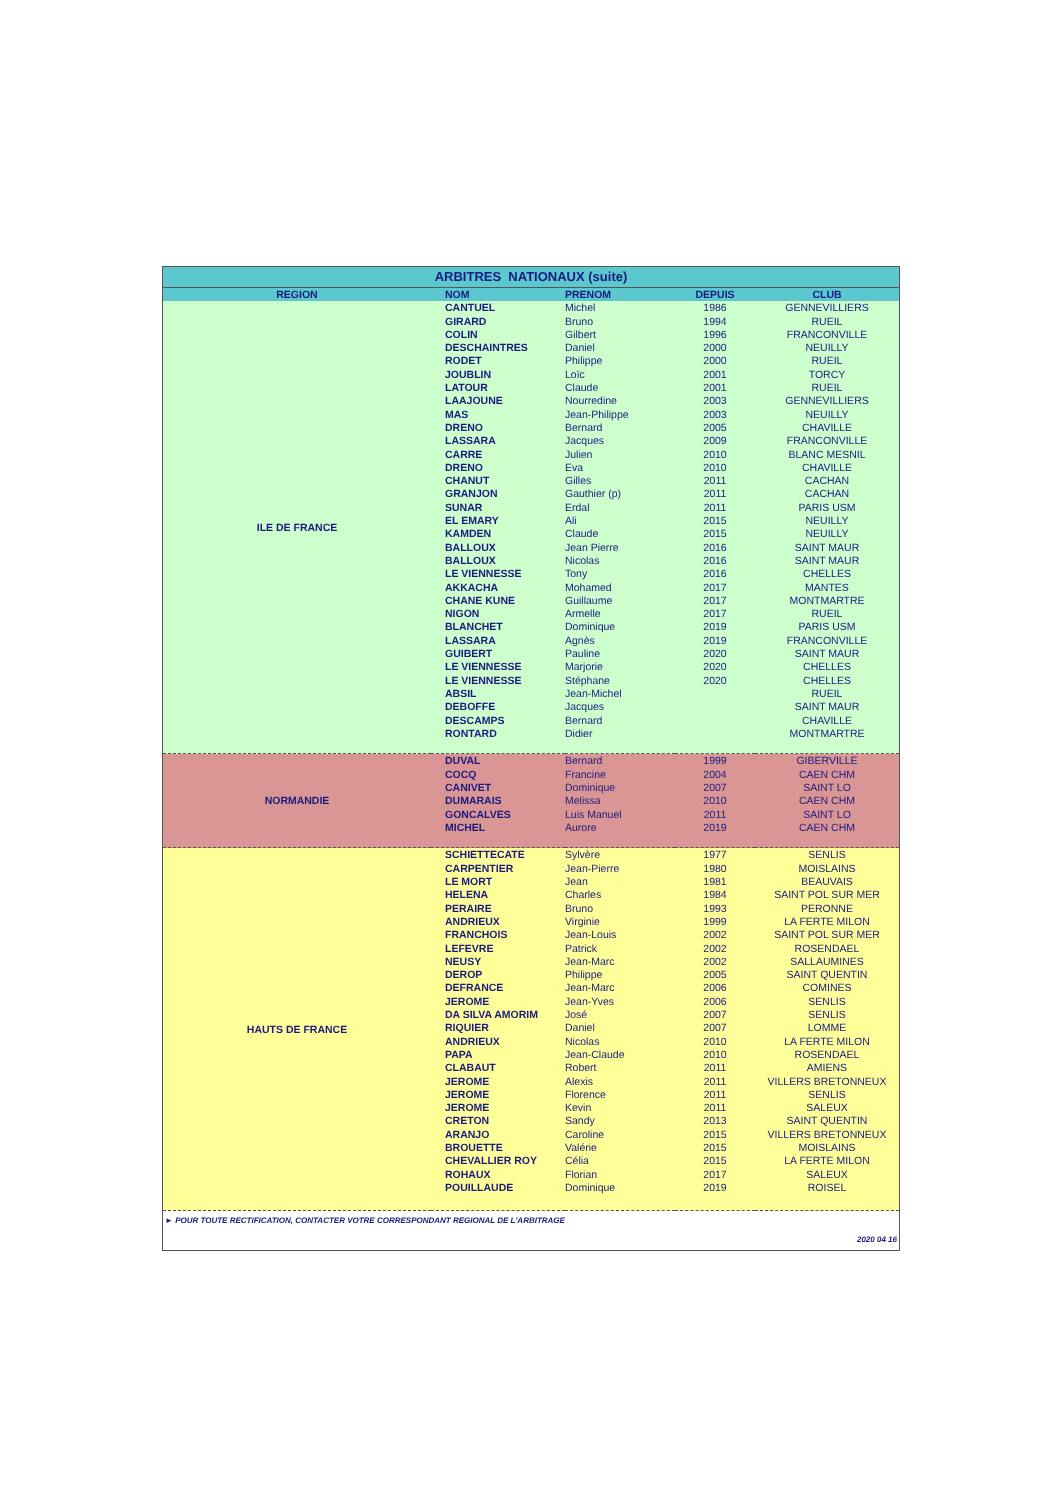| ARBITRES NATIONAUX (suite) | | | | |
| REGION | NOM | PRENOM | DEPUIS | CLUB |
| ILE DE FRANCE | CANTUEL | Michel | 1986 | GENNEVILLIERS |
| | GIRARD | Bruno | 1994 | RUEIL |
| | COLIN | Gilbert | 1996 | FRANCONVILLE |
| | DESCHAINTRES | Daniel | 2000 | NEUILLY |
| | RODET | Philippe | 2000 | RUEIL |
| | JOUBLIN | Loïc | 2001 | TORCY |
| | LATOUR | Claude | 2001 | RUEIL |
| | LAAJOUNE | Nourredine | 2003 | GENNEVILLIERS |
| | MAS | Jean-Philippe | 2003 | NEUILLY |
| | DRENO | Bernard | 2005 | CHAVILLE |
| | LASSARA | Jacques | 2009 | FRANCONVILLE |
| | CARRE | Julien | 2010 | BLANC MESNIL |
| | DRENO | Eva | 2010 | CHAVILLE |
| | CHANUT | Gilles | 2011 | CACHAN |
| | GRANJON | Gauthier (p) | 2011 | CACHAN |
| | SUNAR | Erdal | 2011 | PARIS USM |
| | EL EMARY | Ali | 2015 | NEUILLY |
| | KAMDEN | Claude | 2015 | NEUILLY |
| | BALLOUX | Jean Pierre | 2016 | SAINT MAUR |
| | BALLOUX | Nicolas | 2016 | SAINT MAUR |
| | LE VIENNESSE | Tony | 2016 | CHELLES |
| | AKKACHA | Mohamed | 2017 | MANTES |
| | CHANE KUNE | Guillaume | 2017 | MONTMARTRE |
| | NIGON | Armelle | 2017 | RUEIL |
| | BLANCHET | Dominique | 2019 | PARIS USM |
| | LASSARA | Agnès | 2019 | FRANCONVILLE |
| | GUIBERT | Pauline | 2020 | SAINT MAUR |
| | LE VIENNESSE | Marjorie | 2020 | CHELLES |
| | LE VIENNESSE | Stéphane | 2020 | CHELLES |
| | ABSIL | Jean-Michel | | RUEIL |
| | DEBOFFE | Jacques | | SAINT MAUR |
| | DESCAMPS | Bernard | | CHAVILLE |
| | RONTARD | Didier | | MONTMARTRE |
| NORMANDIE | DUVAL | Bernard | 1999 | GIBERVILLE |
| | COCQ | Francine | 2004 | CAEN CHM |
| | CANIVET | Dominique | 2007 | SAINT LO |
| | DUMARAIS | Melissa | 2010 | CAEN CHM |
| | GONCALVES | Luis Manuel | 2011 | SAINT LO |
| | MICHEL | Aurore | 2019 | CAEN CHM |
| HAUTS DE FRANCE | SCHIETTECATE | Sylvère | 1977 | SENLIS |
| | CARPENTIER | Jean-Pierre | 1980 | MOISLAINS |
| | LE MORT | Jean | 1981 | BEAUVAIS |
| | HELENA | Charles | 1984 | SAINT POL SUR MER |
| | PERAIRE | Bruno | 1993 | PERONNE |
| | ANDRIEUX | Virginie | 1999 | LA FERTE MILON |
| | FRANCHOIS | Jean-Louis | 2002 | SAINT POL SUR MER |
| | LEFEVRE | Patrick | 2002 | ROSENDAEL |
| | NEUSY | Jean-Marc | 2002 | SALLAUMINES |
| | DEROP | Philippe | 2005 | SAINT QUENTIN |
| | DEFRANCE | Jean-Marc | 2006 | COMINES |
| | JEROME | Jean-Yves | 2006 | SENLIS |
| | DA SILVA AMORIM | José | 2007 | SENLIS |
| | RIQUIER | Daniel | 2007 | LOMME |
| | ANDRIEUX | Nicolas | 2010 | LA FERTE MILON |
| | PAPA | Jean-Claude | 2010 | ROSENDAEL |
| | CLABAUT | Robert | 2011 | AMIENS |
| | JEROME | Alexis | 2011 | VILLERS BRETONNEUX |
| | JEROME | Florence | 2011 | SENLIS |
| | JEROME | Kevin | 2011 | SALEUX |
| | CRETON | Sandy | 2013 | SAINT QUENTIN |
| | ARANJO | Caroline | 2015 | VILLERS BRETONNEUX |
| | BROUETTE | Valérie | 2015 | MOISLAINS |
| | CHEVALLIER ROY | Célia | 2015 | LA FERTE MILON |
| | ROHAUX | Florian | 2017 | SALEUX |
| | POUILLAUDE | Dominique | 2019 | ROISEL |
| ► POUR TOUTE RECTIFICATION, CONTACTER VOTRE CORRESPONDANT REGIONAL DE L'ARBITRAGE | | | | |
| 2020 04 16 | | | | |